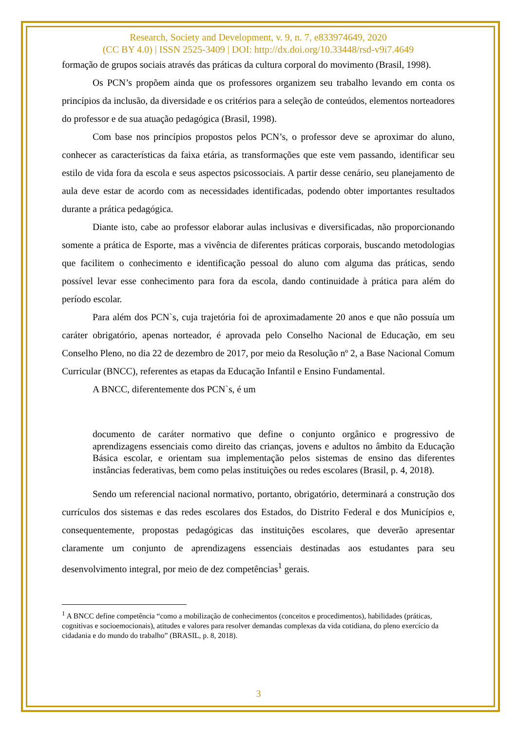Research, Society and Development, v. 9, n. 7, e833974649, 2020
(CC BY 4.0) | ISSN 2525-3409 | DOI: http://dx.doi.org/10.33448/rsd-v9i7.4649
formação de grupos sociais através das práticas da cultura corporal do movimento (Brasil, 1998).
Os PCN’s propõem ainda que os professores organizem seu trabalho levando em conta os princípios da inclusão, da diversidade e os critérios para a seleção de conteúdos, elementos norteadores do professor e de sua atuação pedagógica (Brasil, 1998).
Com base nos princípios propostos pelos PCN’s, o professor deve se aproximar do aluno, conhecer as características da faixa etária, as transformações que este vem passando, identificar seu estilo de vida fora da escola e seus aspectos psicossociais. A partir desse cenário, seu planejamento de aula deve estar de acordo com as necessidades identificadas, podendo obter importantes resultados durante a prática pedagógica.
Diante isto, cabe ao professor elaborar aulas inclusivas e diversificadas, não proporcionando somente a prática de Esporte, mas a vivência de diferentes práticas corporais, buscando metodologias que facilitem o conhecimento e identificação pessoal do aluno com alguma das práticas, sendo possível levar esse conhecimento para fora da escola, dando continuidade à prática para além do período escolar.
Para além dos PCN`s, cuja trajetória foi de aproximadamente 20 anos e que não possuía um caráter obrigatório, apenas norteador, é aprovada pelo Conselho Nacional de Educação, em seu Conselho Pleno, no dia 22 de dezembro de 2017, por meio da Resolução nº 2, a Base Nacional Comum Curricular (BNCC), referentes as etapas da Educação Infantil e Ensino Fundamental.
A BNCC, diferentemente dos PCN`s, é um
documento de caráter normativo que define o conjunto orgânico e progressivo de aprendizagens essenciais como direito das crianças, jovens e adultos no âmbito da Educação Básica escolar, e orientam sua implementação pelos sistemas de ensino das diferentes instâncias federativas, bem como pelas instituições ou redes escolares (Brasil, p. 4, 2018).
Sendo um referencial nacional normativo, portanto, obrigatório, determinará a construção dos currículos dos sistemas e das redes escolares dos Estados, do Distrito Federal e dos Municípios e, consequentemente, propostas pedagógicas das instituições escolares, que deverão apresentar claramente um conjunto de aprendizagens essenciais destinadas aos estudantes para seu desenvolvimento integral, por meio de dez competências<sup>1</sup> gerais.
<sup>1</sup> A BNCC define competência “como a mobilização de conhecimentos (conceitos e procedimentos), habilidades (práticas, cognitivas e socioemocionais), atitudes e valores para resolver demandas complexas da vida cotidiana, do pleno exercício da cidadania e do mundo do trabalho” (BRASIL, p. 8, 2018).
3